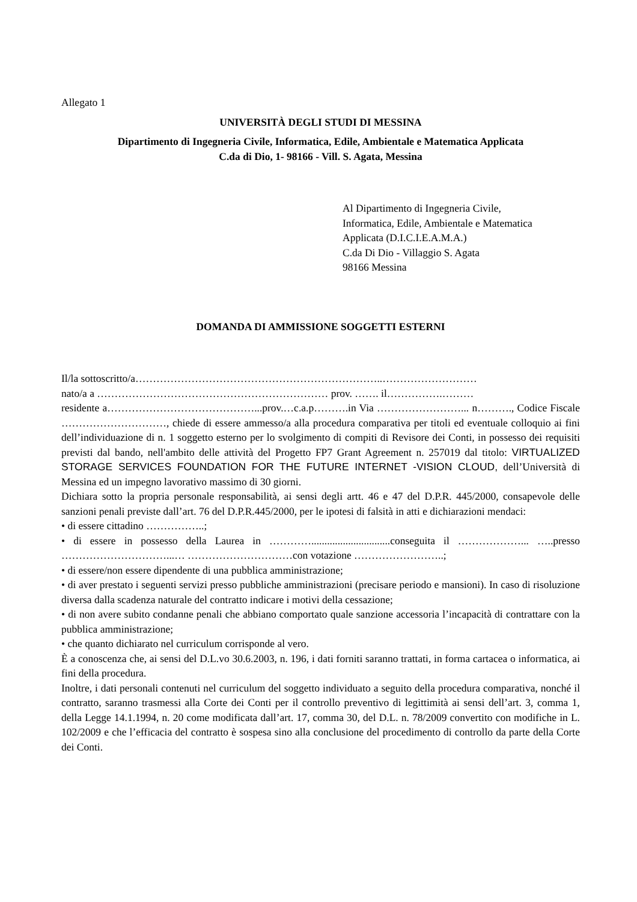Allegato 1
UNIVERSITÀ DEGLI STUDI DI MESSINA
Dipartimento di Ingegneria Civile, Informatica, Edile, Ambientale e Matematica Applicata
C.da di Dio, 1- 98166 - Vill. S. Agata, Messina
Al Dipartimento di Ingegneria Civile,
Informatica, Edile, Ambientale e Matematica
Applicata (D.I.C.I.E.A.M.A.)
C.da Di Dio - Villaggio S. Agata
98166 Messina
DOMANDA DI AMMISSIONE SOGGETTI ESTERNI
Il/la sottoscritto/a……………………………………………………………..………………………
nato/a a ………………………………………………………… prov. ……. il…………….………
residente a……………………………………...prov.…c.a.p……….in Via ……………………... n………., Codice Fiscale …………………………, chiede di essere ammesso/a alla procedura comparativa per titoli ed eventuale colloquio ai fini dell’individuazione di n. 1 soggetto esterno per lo svolgimento di compiti di Revisore dei Conti, in possesso dei requisiti previsti dal bando, nell'ambito delle attività del Progetto FP7 Grant Agreement n. 257019 dal titolo: VIRTUALIZED STORAGE SERVICES FOUNDATION FOR THE FUTURE INTERNET -VISION CLOUD, dell’Università di Messina ed un impegno lavorativo massimo di 30 giorni.
Dichiara sotto la propria personale responsabilità, ai sensi degli artt. 46 e 47 del D.P.R. 445/2000, consapevole delle sanzioni penali previste dall’art. 76 del D.P.R.445/2000, per le ipotesi di falsità in atti e dichiarazioni mendaci:
• di essere cittadino ……………..;
• di essere in possesso della Laurea in …………..............................conseguita il ………………... …..presso …………………………...… …………………………con votazione ……………………..;
• di essere/non essere dipendente di una pubblica amministrazione;
• di aver prestato i seguenti servizi presso pubbliche amministrazioni (precisare periodo e mansioni). In caso di risoluzione diversa dalla scadenza naturale del contratto indicare i motivi della cessazione;
• di non avere subito condanne penali che abbiano comportato quale sanzione accessoria l’incapacità di contrattare con la pubblica amministrazione;
• che quanto dichiarato nel curriculum corrisponde al vero.
È a conoscenza che, ai sensi del D.L.vo 30.6.2003, n. 196, i dati forniti saranno trattati, in forma cartacea o informatica, ai fini della procedura.
Inoltre, i dati personali contenuti nel curriculum del soggetto individuato a seguito della procedura comparativa, nonché il contratto, saranno trasmessi alla Corte dei Conti per il controllo preventivo di legittimità ai sensi dell’art. 3, comma 1, della Legge 14.1.1994, n. 20 come modificata dall’art. 17, comma 30, del D.L. n. 78/2009 convertito con modifiche in L. 102/2009 e che l’efficacia del contratto è sospesa sino alla conclusione del procedimento di controllo da parte della Corte dei Conti.